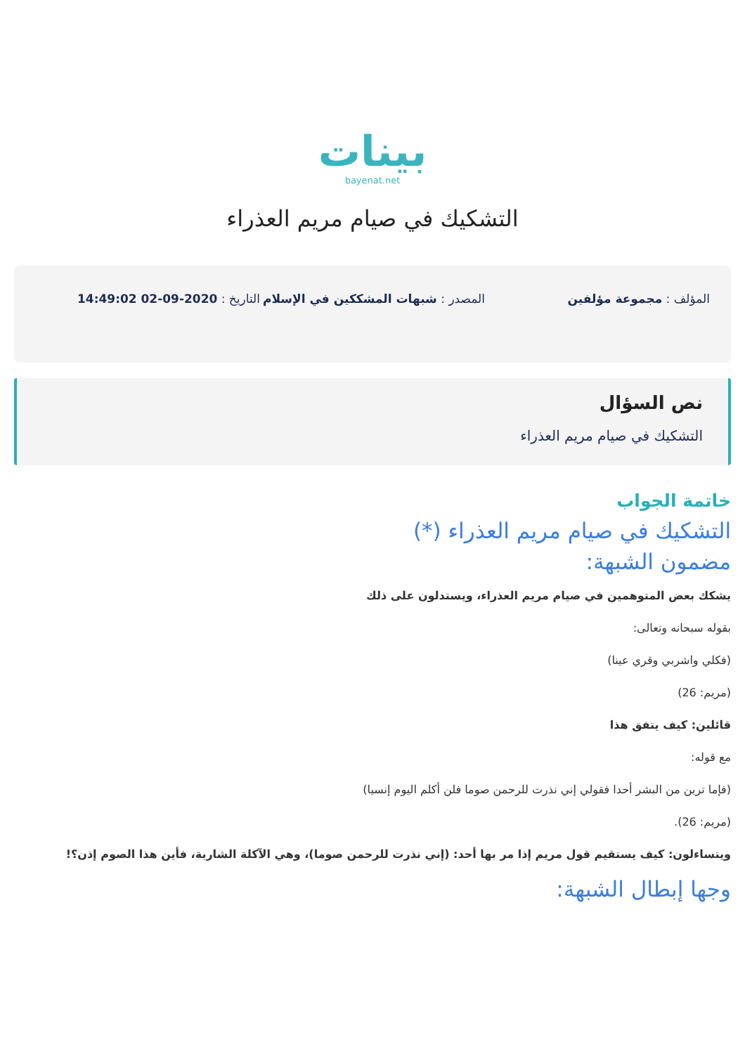بينات
bayenat.net
التشكيك في صيام مريم العذراء
المؤلف : مجموعة مؤلفين المصدر : شبهات المشككين في الإسلام
التاريخ : 2020-09-02 14:49:02
نص السؤال
التشكيك في صيام مريم العذراء
خاتمة الجواب
التشكيك في صيام مريم العذراء (*)
مضمون الشبهة:
يشكك بعض المتوهمين في صيام مريم العذراء، ويستدلون على ذلك
بقوله سبحانه وتعالى:
(فكلي واشربي وقري عينا)
(مريم: 26)
قائلين: كيف يتفق هذا
مع قوله:
(فإما ترين من البشر أحدا فقولي إني نذرت للرحمن صوما فلن أكلم اليوم إنسيا)
(مريم: 26).
ويتساءلون: كيف يستقيم قول مريم إذا مر بها أحد: (إني نذرت للرحمن صوما)، وهي الآكلة الشاربة، فأين هذا الصوم إذن؟!
وجها إبطال الشبهة: